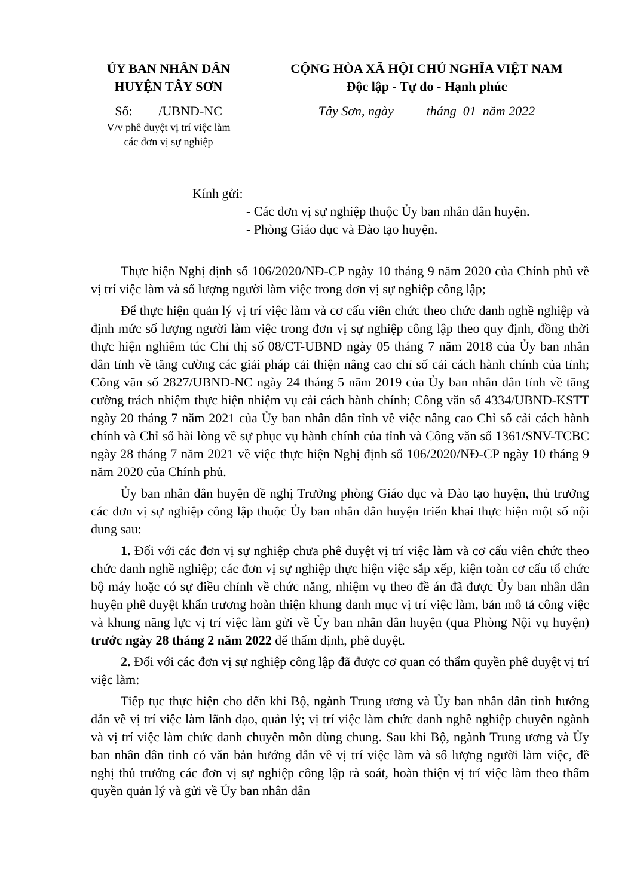ỦY BAN NHÂN DÂN
HUYỆN TÂY SƠN
Số: /UBND-NC
V/v phê duyệt vị trí việc làm
các đơn vị sự nghiệp
CỘNG HÒA XÃ HỘI CHỦ NGHĨA VIỆT NAM
Độc lập - Tự do - Hạnh phúc
Tây Sơn, ngày tháng 01 năm 2022
Kính gửi:
- Các đơn vị sự nghiệp thuộc Ủy ban nhân dân huyện.
- Phòng Giáo dục và Đào tạo huyện.
Thực hiện Nghị định số 106/2020/NĐ-CP ngày 10 tháng 9 năm 2020 của Chính phủ về vị trí việc làm và số lượng người làm việc trong đơn vị sự nghiệp công lập;
Để thực hiện quản lý vị trí việc làm và cơ cấu viên chức theo chức danh nghề nghiệp và định mức số lượng người làm việc trong đơn vị sự nghiệp công lập theo quy định, đồng thời thực hiện nghiêm túc Chỉ thị số 08/CT-UBND ngày 05 tháng 7 năm 2018 của Ủy ban nhân dân tỉnh về tăng cường các giải pháp cải thiện nâng cao chỉ số cải cách hành chính của tỉnh; Công văn số 2827/UBND-NC ngày 24 tháng 5 năm 2019 của Ủy ban nhân dân tỉnh về tăng cường trách nhiệm thực hiện nhiệm vụ cải cách hành chính; Công văn số 4334/UBND-KSTT ngày 20 tháng 7 năm 2021 của Ủy ban nhân dân tỉnh về việc nâng cao Chỉ số cải cách hành chính và Chỉ số hài lòng về sự phục vụ hành chính của tỉnh và Công văn số 1361/SNV-TCBC ngày 28 tháng 7 năm 2021 về việc thực hiện Nghị định số 106/2020/NĐ-CP ngày 10 tháng 9 năm 2020 của Chính phủ.
Ủy ban nhân dân huyện đề nghị Trưởng phòng Giáo dục và Đào tạo huyện, thủ trưởng các đơn vị sự nghiệp công lập thuộc Ủy ban nhân dân huyện triển khai thực hiện một số nội dung sau:
1. Đối với các đơn vị sự nghiệp chưa phê duyệt vị trí việc làm và cơ cấu viên chức theo chức danh nghề nghiệp; các đơn vị sự nghiệp thực hiện việc sắp xếp, kiện toàn cơ cấu tổ chức bộ máy hoặc có sự điều chỉnh về chức năng, nhiệm vụ theo đề án đã được Ủy ban nhân dân huyện phê duyệt khẩn trương hoàn thiện khung danh mục vị trí việc làm, bản mô tả công việc và khung năng lực vị trí việc làm gửi về Ủy ban nhân dân huyện (qua Phòng Nội vụ huyện) trước ngày 28 tháng 2 năm 2022 để thẩm định, phê duyệt.
2. Đối với các đơn vị sự nghiệp công lập đã được cơ quan có thẩm quyền phê duyệt vị trí việc làm:
Tiếp tục thực hiện cho đến khi Bộ, ngành Trung ương và Ủy ban nhân dân tỉnh hướng dẫn về vị trí việc làm lãnh đạo, quản lý; vị trí việc làm chức danh nghề nghiệp chuyên ngành và vị trí việc làm chức danh chuyên môn dùng chung. Sau khi Bộ, ngành Trung ương và Ủy ban nhân dân tỉnh có văn bản hướng dẫn về vị trí việc làm và số lượng người làm việc, đề nghị thủ trưởng các đơn vị sự nghiệp công lập rà soát, hoàn thiện vị trí việc làm theo thẩm quyền quản lý và gửi về Ủy ban nhân dân